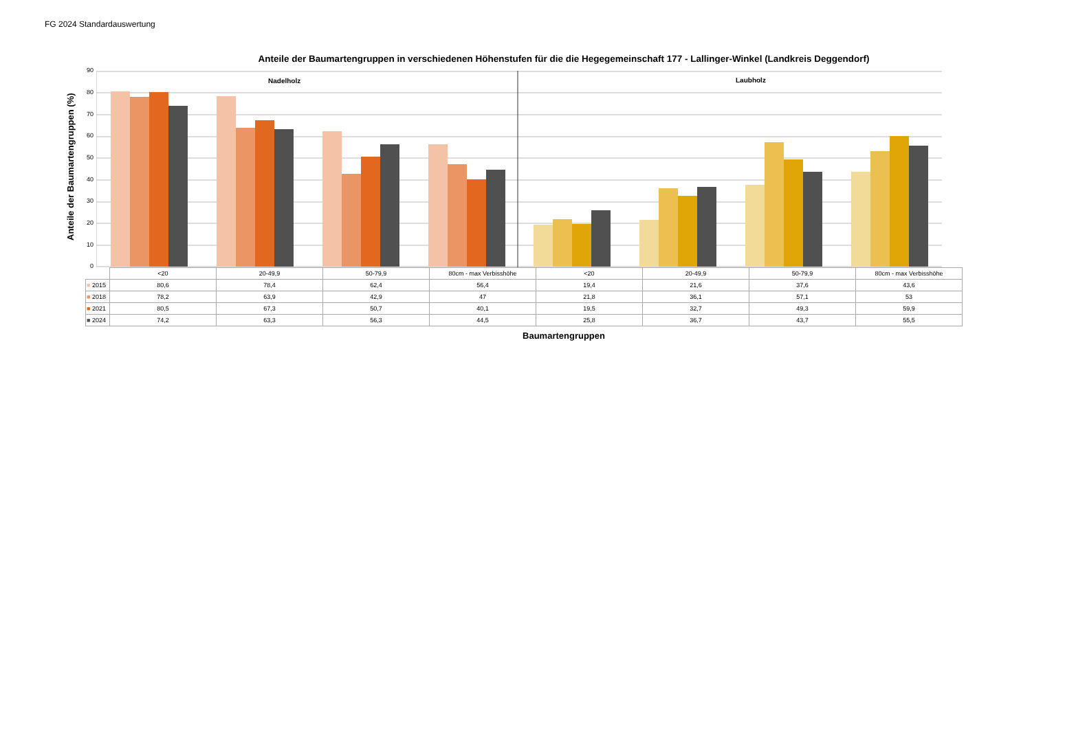FG 2024 Standardauswertung
Anteile der Baumartengruppen in verschiedenen Höhenstufen für die die Hegegemeinschaft 177 - Lallinger-Winkel (Landkreis Deggendorf)
Anteile der Baumartengruppen (%)
90
80
70
60
50
40
30
20
10
0
Nadelholz
Laubholz
| | <20 | 20-49,9 | 50-79,9 | 80cm - max Verbisshöhe | <20 | 20-49,9 | 50-79,9 | 80cm - max Verbisshöhe |
| ■ 2015 | 80,6 | 78,4 | 62,4 | 56,4 | 19,4 | 21,6 | 37,6 | 43,6 |
| ■ 2018 | 78,2 | 63,9 | 42,9 | 47 | 21,8 | 36,1 | 57,1 | 53 |
| ■ 2021 | 80,5 | 67,3 | 50,7 | 40,1 | 19,5 | 32,7 | 49,3 | 59,9 |
| ■ 2024 | 74,2 | 63,3 | 56,3 | 44,5 | 25,8 | 36,7 | 43,7 | 55,5 |
Baumartengruppen